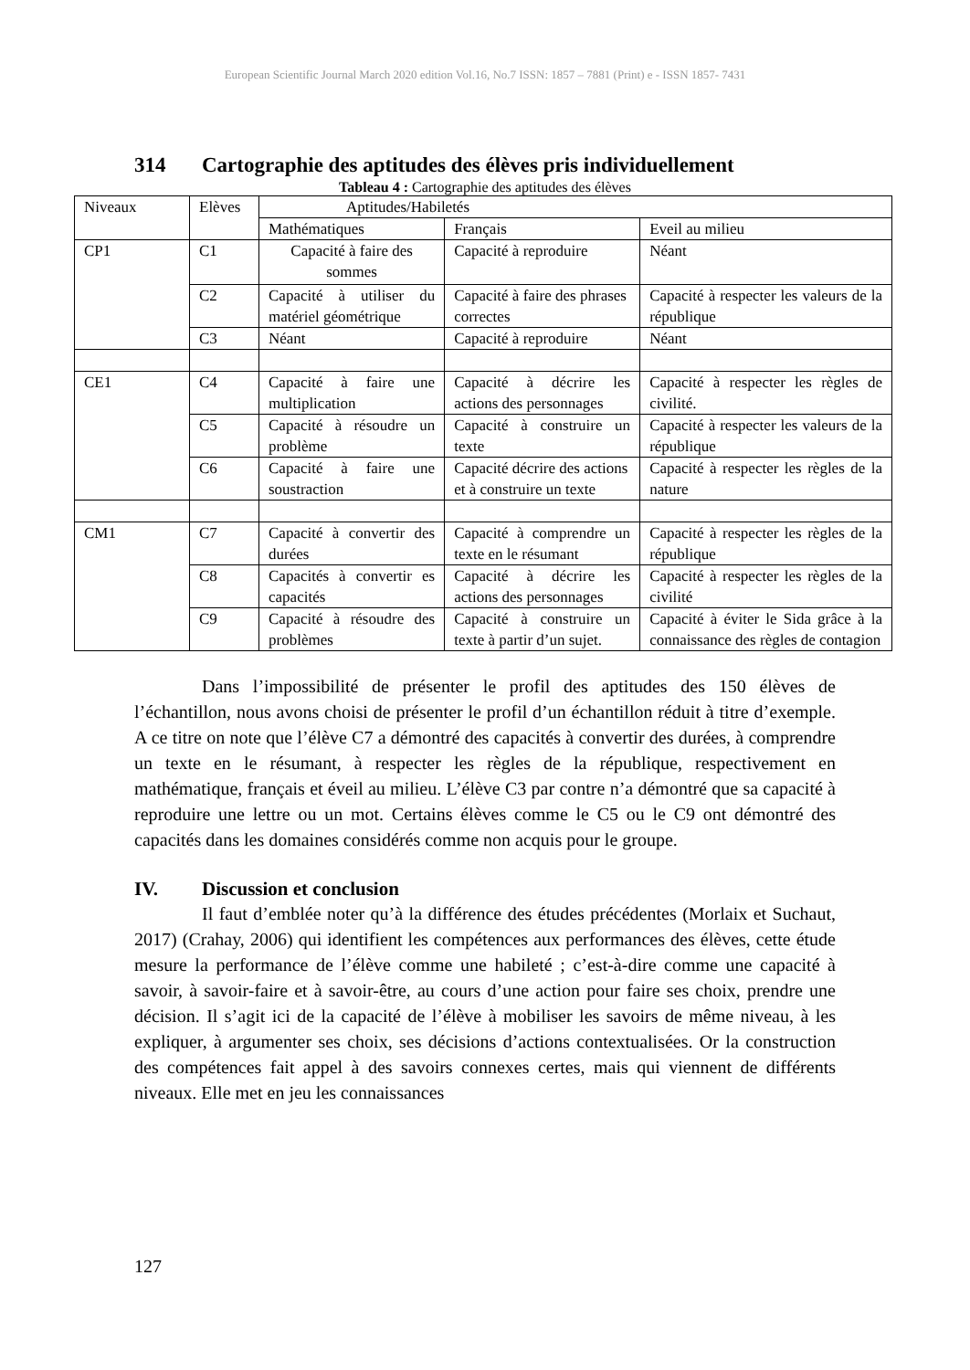European Scientific Journal March 2020 edition Vol.16, No.7 ISSN: 1857 – 7881 (Print) e - ISSN 1857- 7431
314 Cartographie des aptitudes des élèves pris individuellement
Tableau 4 : Cartographie des aptitudes des élèves
| Niveaux | Elèves | Aptitudes/Habiletés | | |
| | | Mathématiques | Français | Eveil au milieu |
| CP1 | C1 | Capacité à faire des sommes | Capacité à reproduire | Néant |
| | C2 | Capacité à utiliser du matériel géométrique | Capacité à faire des phrases correctes | Capacité à respecter les valeurs de la république |
| | C3 | Néant | Capacité à reproduire | Néant |
| CE1 | C4 | Capacité à faire une multiplication | Capacité à décrire les actions des personnages | Capacité à respecter les règles de civilité. |
| | C5 | Capacité à résoudre un problème | Capacité à construire un texte | Capacité à respecter les valeurs de la république |
| | C6 | Capacité à faire une soustraction | Capacité décrire des actions et à construire un texte | Capacité à respecter les règles de la nature |
| CM1 | C7 | Capacité à convertir des durées | Capacité à comprendre un texte en le résumant | Capacité à respecter les règles de la république |
| | C8 | Capacités à convertir es capacités | Capacité à décrire les actions des personnages | Capacité à respecter les règles de la civilité |
| | C9 | Capacité à résoudre des problèmes | Capacité à construire un texte à partir d’un sujet. | Capacité à éviter le Sida grâce à la connaissance des règles de contagion |
Dans l’impossibilité de présenter le profil des aptitudes des 150 élèves de l’échantillon, nous avons choisi de présenter le profil d’un échantillon réduit à titre d’exemple. A ce titre on note que l’élève C7 a démontré des capacités à convertir des durées, à comprendre un texte en le résumant, à respecter les règles de la république, respectivement en mathématique, français et éveil au milieu. L’élève C3 par contre n’a démontré que sa capacité à reproduire une lettre ou un mot. Certains élèves comme le C5 ou le C9 ont démontré des capacités dans les domaines considérés comme non acquis pour le groupe.
IV. Discussion et conclusion
Il faut d’emblée noter qu’à la différence des études précédentes (Morlaix et Suchaut, 2017) (Crahay, 2006) qui identifient les compétences aux performances des élèves, cette étude mesure la performance de l’élève comme une habileté ; c’est-à-dire comme une capacité à savoir, à savoir-faire et à savoir-être, au cours d’une action pour faire ses choix, prendre une décision. Il s’agit ici de la capacité de l’élève à mobiliser les savoirs de même niveau, à les expliquer, à argumenter ses choix, ses décisions d’actions contextualisées. Or la construction des compétences fait appel à des savoirs connexes certes, mais qui viennent de différents niveaux. Elle met en jeu les connaissances
127